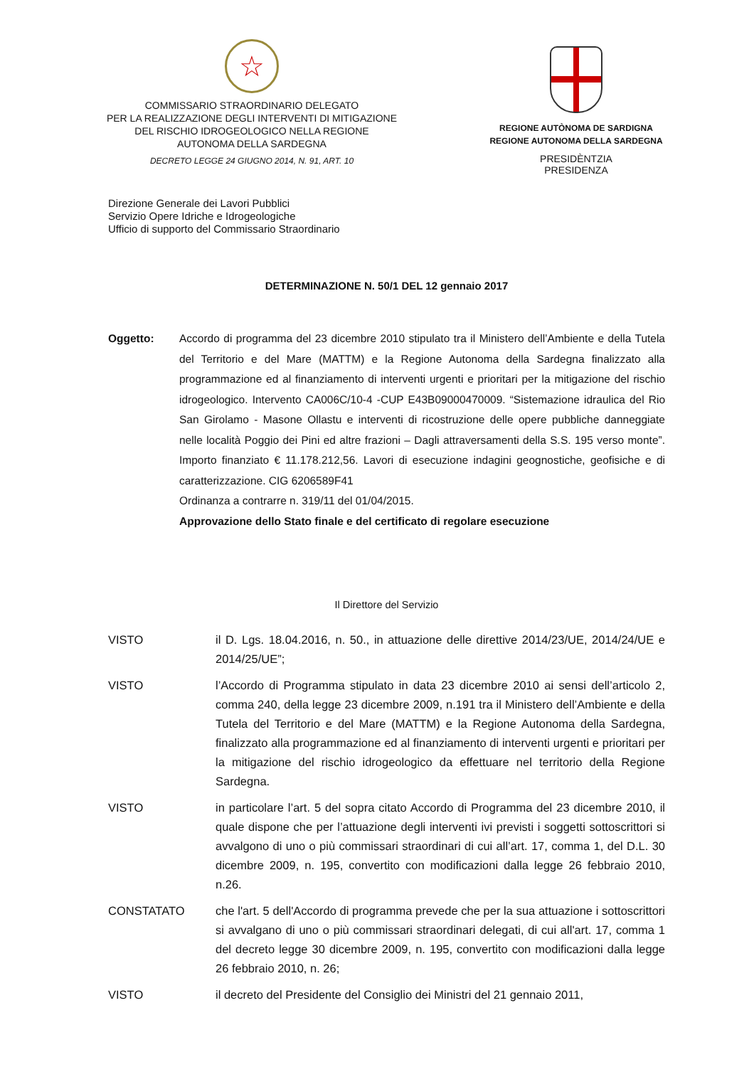☆
COMMISSARIO STRAORDINARIO DELEGATO
PER LA REALIZZAZIONE DEGLI INTERVENTI DI MITIGAZIONE
DEL RISCHIO IDROGEOLOGICO NELLA REGIONE
AUTONOMA DELLA SARDEGNA
DECRETO LEGGE 24 GIUGNO 2014, N. 91, ART. 10
REGIONE AUTÒNOMA DE SARDIGNA
REGIONE AUTONOMA DELLA SARDEGNA
PRESIDÈNTZIA
PRESIDENZA
Direzione Generale dei Lavori Pubblici
Servizio Opere Idriche e Idrogeologiche
Ufficio di supporto del Commissario Straordinario
DETERMINAZIONE N. 50/1 DEL 12 gennaio 2017
Oggetto: Accordo di programma del 23 dicembre 2010 stipulato tra il Ministero dell’Ambiente e della Tutela del Territorio e del Mare (MATTM) e la Regione Autonoma della Sardegna finalizzato alla programmazione ed al finanziamento di interventi urgenti e prioritari per la mitigazione del rischio idrogeologico. Intervento CA006C/10-4 -CUP E43B09000470009. “Sistemazione idraulica del Rio San Girolamo - Masone Ollastu e interventi di ricostruzione delle opere pubbliche danneggiate nelle località Poggio dei Pini ed altre frazioni – Dagli attraversamenti della S.S. 195 verso monte”. Importo finanziato € 11.178.212,56. Lavori di esecuzione indagini geognostiche, geofisiche e di caratterizzazione. CIG 6206589F41
Ordinanza a contrarre n. 319/11 del 01/04/2015.
Approvazione dello Stato finale e del certificato di regolare esecuzione
Il Direttore del Servizio
VISTO il D. Lgs. 18.04.2016, n. 50., in attuazione delle direttive 2014/23/UE, 2014/24/UE e 2014/25/UE”;
VISTO l’Accordo di Programma stipulato in data 23 dicembre 2010 ai sensi dell’articolo 2, comma 240, della legge 23 dicembre 2009, n.191 tra il Ministero dell’Ambiente e della Tutela del Territorio e del Mare (MATTM) e la Regione Autonoma della Sardegna, finalizzato alla programmazione ed al finanziamento di interventi urgenti e prioritari per la mitigazione del rischio idrogeologico da effettuare nel territorio della Regione Sardegna.
VISTO in particolare l’art. 5 del sopra citato Accordo di Programma del 23 dicembre 2010, il quale dispone che per l’attuazione degli interventi ivi previsti i soggetti sottoscrittori si avvalgono di uno o più commissari straordinari di cui all’art. 17, comma 1, del D.L. 30 dicembre 2009, n. 195, convertito con modificazioni dalla legge 26 febbraio 2010, n.26.
CONSTATATO che l'art. 5 dell'Accordo di programma prevede che per la sua attuazione i sottoscrittori si avvalgano di uno o più commissari straordinari delegati, di cui all'art. 17, comma 1 del decreto legge 30 dicembre 2009, n. 195, convertito con modificazioni dalla legge 26 febbraio 2010, n. 26;
VISTO il decreto del Presidente del Consiglio dei Ministri del 21 gennaio 2011,